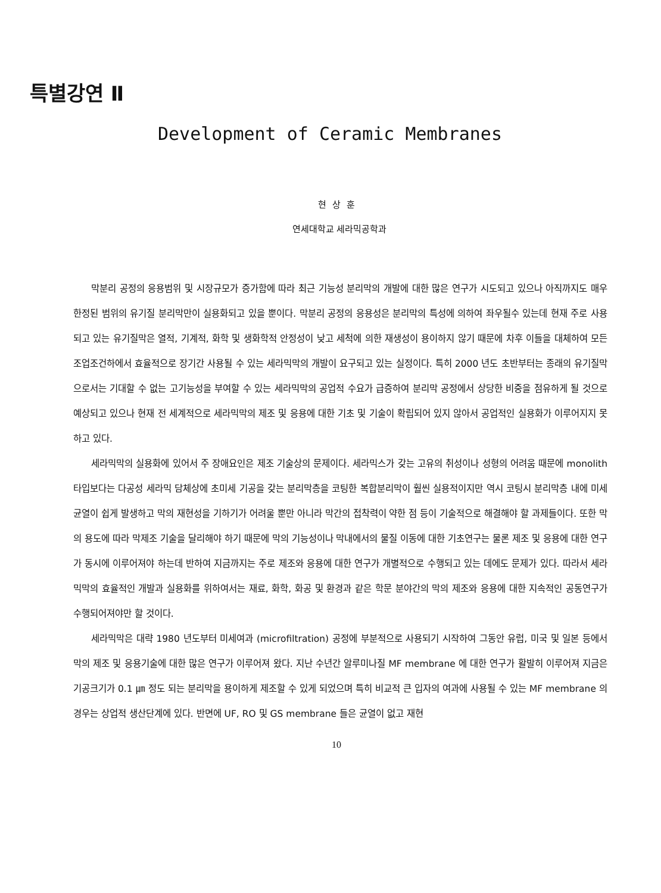특별강연 Ⅱ
Development of Ceramic Membranes
현상훈
연세대학교 세라믹공학과
막분리 공정의 응용범위 및 시장규모가 증가함에 따라 최근 기능성 분리막의 개발에 대한 많은 연구가 시도되고 있으나 아직까지도 매우 한정된 범위의 유기질 분리막만이 실용화되고 있을 뿐이다. 막분리 공정의 응용성은 분리막의 특성에 의하여 좌우될수 있는데 현재 주로 사용되고 있는 유기질막은 열적, 기계적, 화학 및 생화학적 안정성이 낮고 세척에 의한 재생성이 용이하지 않기 때문에 차후 이들을 대체하여 모든 조업조건하에서 효율적으로 장기간 사용될 수 있는 세라믹막의 개발이 요구되고 있는 실정이다. 특히 2000 년도 초반부터는 종래의 유기질막으로서는 기대할 수 없는 고기능성을 부여할 수 있는 세라믹막의 공업적 수요가 급증하여 분리막 공정에서 상당한 비중을 점유하게 될 것으로 예상되고 있으나 현재 전 세계적으로 세라믹막의 제조 및 응용에 대한 기초 및 기술이 확립되어 있지 않아서 공업적인 실용화가 이루어지지 못하고 있다.
세라믹막의 실용화에 있어서 주 장애요인은 제조 기술상의 문제이다. 세라믹스가 갖는 고유의 취성이나 성형의 어려움 때문에 monolith 타입보다는 다공성 세라믹 담체상에 초미세 기공을 갖는 분리막층을 코팅한 복합분리막이 훨씬 실용적이지만 역시 코팅시 분리막층 내에 미세균열이 쉽게 발생하고 막의 재현성을 기하기가 어려울 뿐만 아니라 막간의 접착력이 약한 점 등이 기술적으로 해결해야 할 과제들이다. 또한 막의 용도에 따라 막제조 기술을 달리해야 하기 때문에 막의 기능성이나 막내에서의 물질 이동에 대한 기초연구는 물론 제조 및 응용에 대한 연구가 동시에 이루어져야 하는데 반하여 지금까지는 주로 제조와 응용에 대한 연구가 개별적으로 수행되고 있는 데에도 문제가 있다. 따라서 세라믹막의 효율적인 개발과 실용화를 위하여서는 재료, 화학, 화공 및 환경과 같은 학문 분야간의 막의 제조와 응용에 대한 지속적인 공동연구가 수행되어져야만 할 것이다.
세라믹막은 대략 1980 년도부터 미세여과 (microfiltration) 공정에 부분적으로 사용되기 시작하여 그동안 유럽, 미국 및 일본 등에서 막의 제조 및 응용기술에 대한 많은 연구가 이루어져 왔다. 지난 수년간 알루미나질 MF membrane 에 대한 연구가 활발히 이루어져 지금은 기공크기가 0.1 ㎛ 정도 되는 분리막을 용이하게 제조할 수 있게 되었으며 특히 비교적 큰 입자의 여과에 사용될 수 있는 MF membrane 의 경우는 상업적 생산단계에 있다. 반면에 UF, RO 및 GS membrane 들은 균열이 없고 재현
10